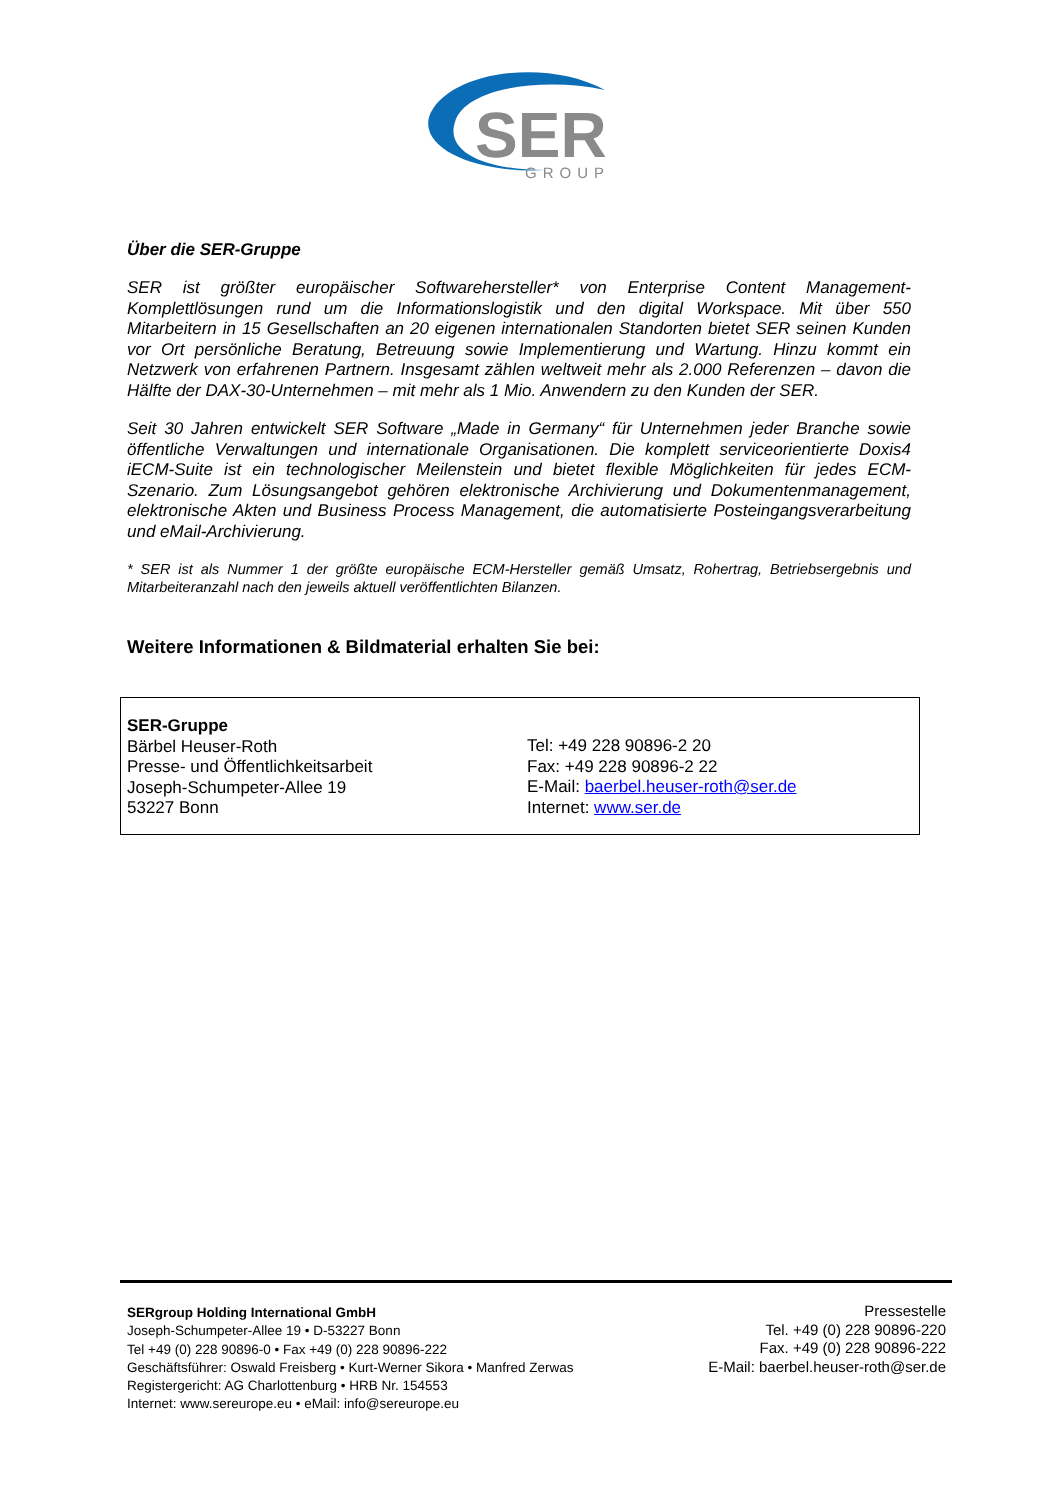SER
GROUP
Über die SER-Gruppe
SER ist größter europäischer Softwarehersteller* von Enterprise Content Management-Komplettlösungen rund um die Informationslogistik und den digital Workspace. Mit über 550 Mitarbeitern in 15 Gesellschaften an 20 eigenen internationalen Standorten bietet SER seinen Kunden vor Ort persönliche Beratung, Betreuung sowie Implementierung und Wartung. Hinzu kommt ein Netzwerk von erfahrenen Partnern. Insgesamt zählen weltweit mehr als 2.000 Referenzen – davon die Hälfte der DAX-30-Unternehmen – mit mehr als 1 Mio. Anwendern zu den Kunden der SER.
Seit 30 Jahren entwickelt SER Software „Made in Germany“ für Unternehmen jeder Branche sowie öffentliche Verwaltungen und internationale Organisationen. Die komplett serviceorientierte Doxis4 iECM-Suite ist ein technologischer Meilenstein und bietet flexible Möglichkeiten für jedes ECM-Szenario. Zum Lösungsangebot gehören elektronische Archivierung und Dokumentenmanagement, elektronische Akten und Business Process Management, die automatisierte Posteingangsverarbeitung und eMail-Archivierung.
* SER ist als Nummer 1 der größte europäische ECM-Hersteller gemäß Umsatz, Rohertrag, Betriebsergebnis und Mitarbeiteranzahl nach den jeweils aktuell veröffentlichten Bilanzen.
Weitere Informationen & Bildmaterial erhalten Sie bei:
SER-Gruppe
Bärbel Heuser-Roth
Presse- und Öffentlichkeitsarbeit
Joseph-Schumpeter-Allee 19
53227 Bonn
Tel: +49 228 90896-2 20
Fax: +49 228 90896-2 22
E-Mail: baerbel.heuser-roth@ser.de
Internet: www.ser.de
SERgroup Holding International GmbH
Joseph-Schumpeter-Allee 19 • D-53227 Bonn
Tel +49 (0) 228 90896-0 • Fax +49 (0) 228 90896-222
Geschäftsführer: Oswald Freisberg • Kurt-Werner Sikora • Manfred Zerwas
Registergericht: AG Charlottenburg • HRB Nr. 154553
Internet: www.sereurope.eu • eMail: info@sereurope.eu
Pressestelle
Tel. +49 (0) 228 90896-220
Fax. +49 (0) 228 90896-222
E-Mail: baerbel.heuser-roth@ser.de